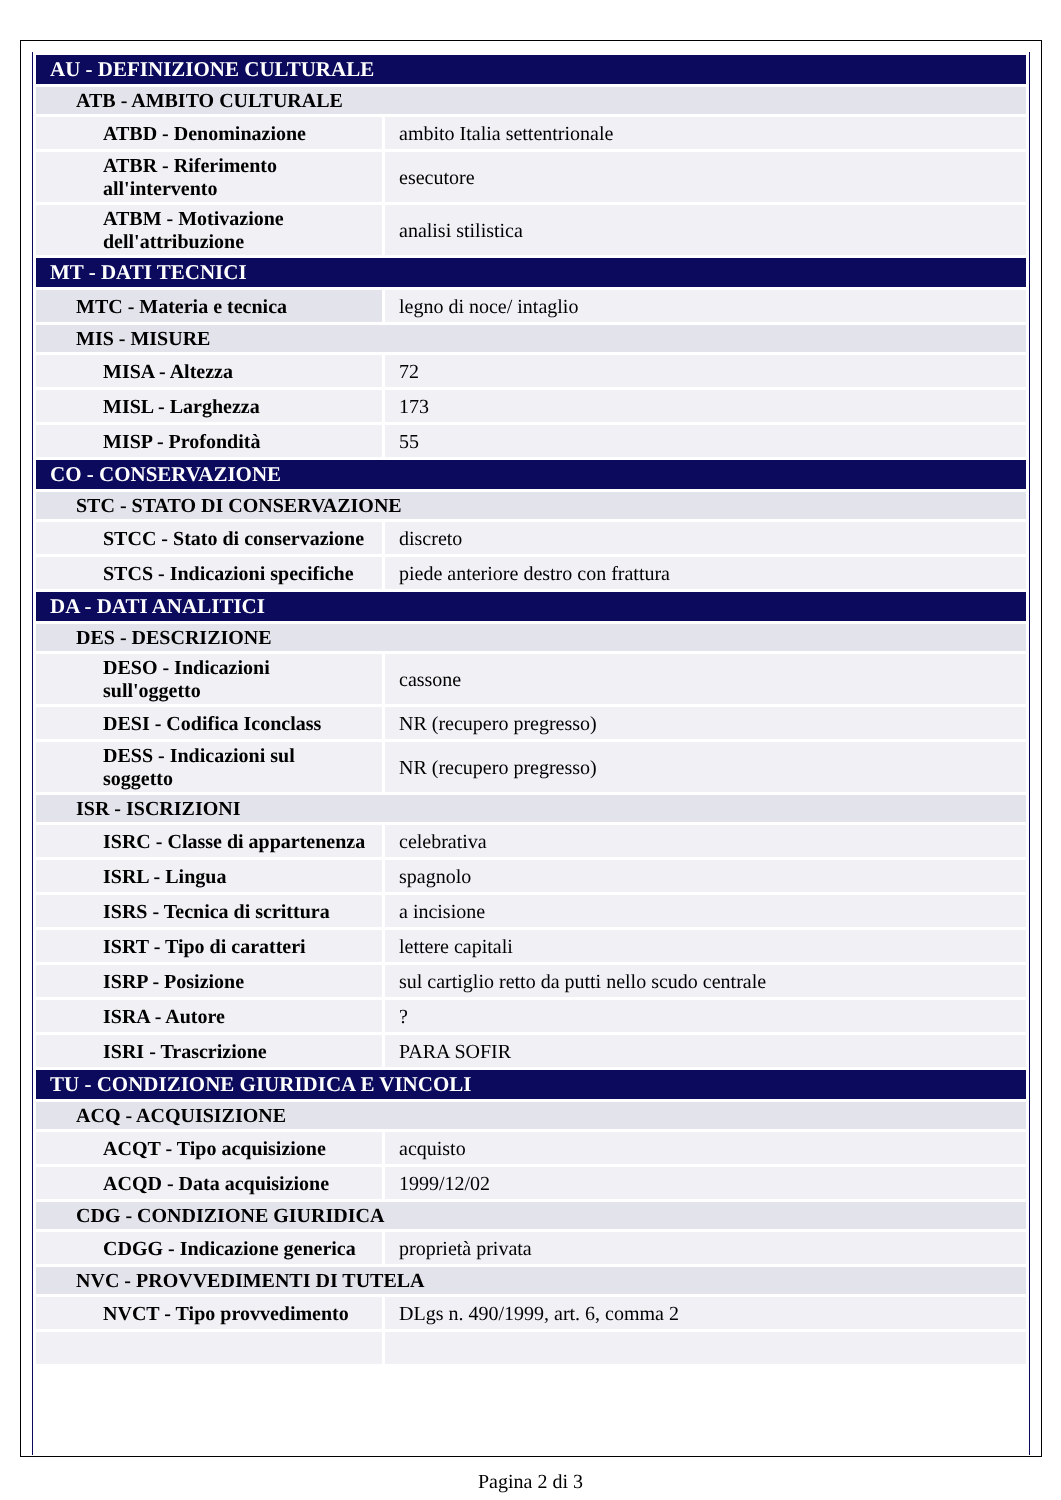| AU - DEFINIZIONE CULTURALE | |
| ATB - AMBITO CULTURALE | |
| ATBD - Denominazione | ambito Italia settentrionale |
| ATBR - Riferimento all'intervento | esecutore |
| ATBM - Motivazione dell'attribuzione | analisi stilistica |
| MT - DATI TECNICI | |
| MTC - Materia e tecnica | legno di noce/ intaglio |
| MIS - MISURE | |
| MISA - Altezza | 72 |
| MISL - Larghezza | 173 |
| MISP - Profondità | 55 |
| CO - CONSERVAZIONE | |
| STC - STATO DI CONSERVAZIONE | |
| STCC - Stato di conservazione | discreto |
| STCS - Indicazioni specifiche | piede anteriore destro con frattura |
| DA - DATI ANALITICI | |
| DES - DESCRIZIONE | |
| DESO - Indicazioni sull'oggetto | cassone |
| DESI - Codifica Iconclass | NR (recupero pregresso) |
| DESS - Indicazioni sul soggetto | NR (recupero pregresso) |
| ISR - ISCRIZIONI | |
| ISRC - Classe di appartenenza | celebrativa |
| ISRL - Lingua | spagnolo |
| ISRS - Tecnica di scrittura | a incisione |
| ISRT - Tipo di caratteri | lettere capitali |
| ISRP - Posizione | sul cartiglio retto da putti nello scudo centrale |
| ISRA - Autore | ? |
| ISRI - Trascrizione | PARA SOFIR |
| TU - CONDIZIONE GIURIDICA E VINCOLI | |
| ACQ - ACQUISIZIONE | |
| ACQT - Tipo acquisizione | acquisto |
| ACQD - Data acquisizione | 1999/12/02 |
| CDG - CONDIZIONE GIURIDICA | |
| CDGG - Indicazione generica | proprietà privata |
| NVC - PROVVEDIMENTI DI TUTELA | |
| NVCT - Tipo provvedimento | DLgs n. 490/1999, art. 6, comma 2 |
Pagina 2 di 3